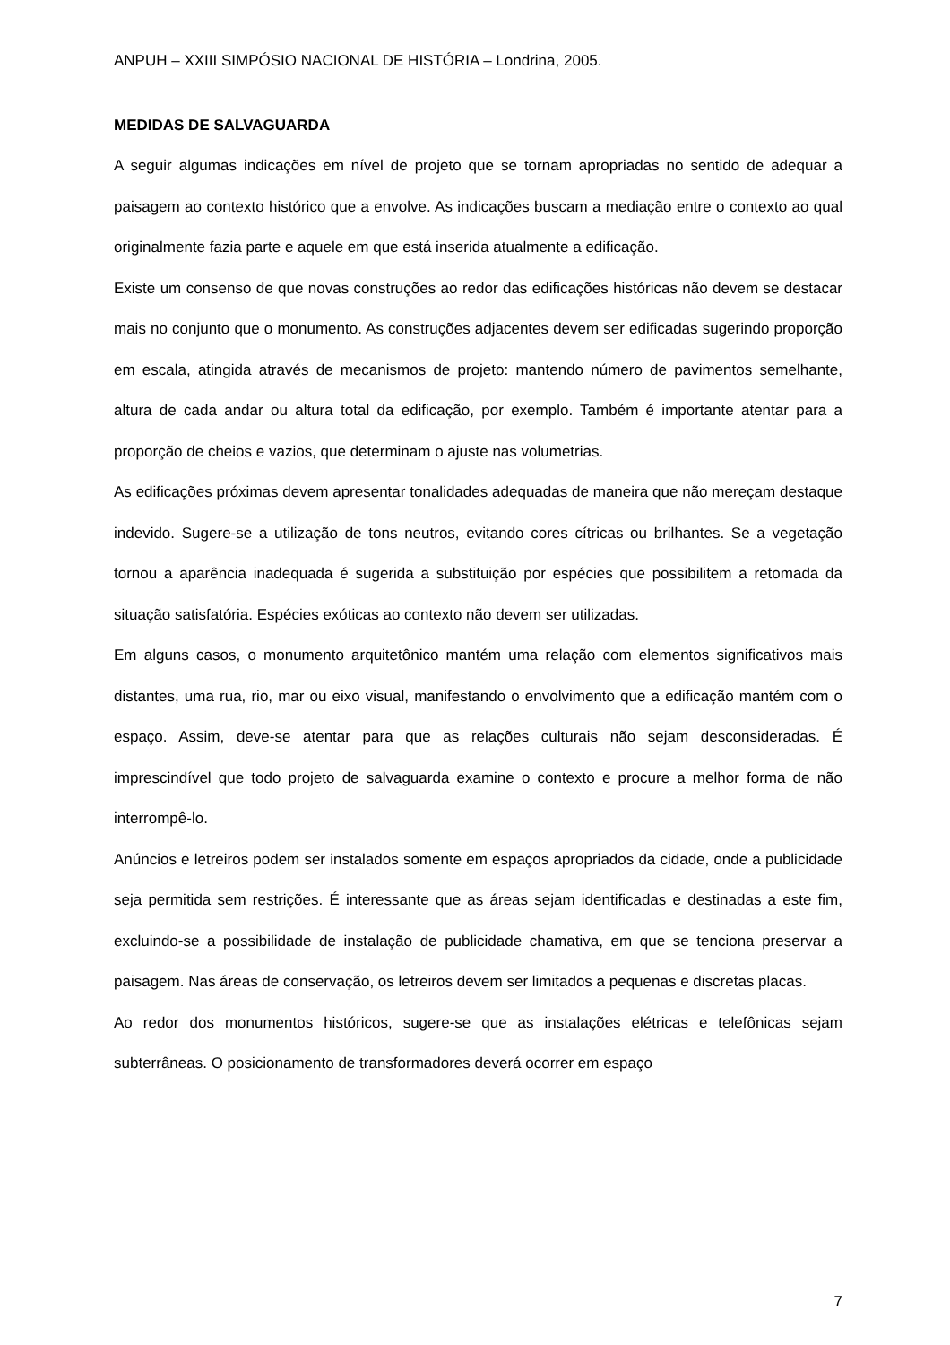ANPUH – XXIII SIMPÓSIO NACIONAL DE HISTÓRIA – Londrina, 2005.
MEDIDAS DE SALVAGUARDA
A seguir algumas indicações em nível de projeto que se tornam apropriadas no sentido de adequar a paisagem ao contexto histórico que a envolve. As indicações buscam a mediação entre o contexto ao qual originalmente fazia parte e aquele em que está inserida atualmente a edificação.
Existe um consenso de que novas construções ao redor das edificações históricas não devem se destacar mais no conjunto que o monumento. As construções adjacentes devem ser edificadas sugerindo proporção em escala, atingida através de mecanismos de projeto: mantendo número de pavimentos semelhante, altura de cada andar ou altura total da edificação, por exemplo. Também é importante atentar para a proporção de cheios e vazios, que determinam o ajuste nas volumetrias.
As edificações próximas devem apresentar tonalidades adequadas de maneira que não mereçam destaque indevido. Sugere-se a utilização de tons neutros, evitando cores cítricas ou brilhantes. Se a vegetação tornou a aparência inadequada é sugerida a substituição por espécies que possibilitem a retomada da situação satisfatória. Espécies exóticas ao contexto não devem ser utilizadas.
Em alguns casos, o monumento arquitetônico mantém uma relação com elementos significativos mais distantes, uma rua, rio, mar ou eixo visual, manifestando o envolvimento que a edificação mantém com o espaço. Assim, deve-se atentar para que as relações culturais não sejam desconsideradas. É imprescindível que todo projeto de salvaguarda examine o contexto e procure a melhor forma de não interrompê-lo.
Anúncios e letreiros podem ser instalados somente em espaços apropriados da cidade, onde a publicidade seja permitida sem restrições. É interessante que as áreas sejam identificadas e destinadas a este fim, excluindo-se a possibilidade de instalação de publicidade chamativa, em que se tenciona preservar a paisagem. Nas áreas de conservação, os letreiros devem ser limitados a pequenas e discretas placas.
Ao redor dos monumentos históricos, sugere-se que as instalações elétricas e telefônicas sejam subterrâneas. O posicionamento de transformadores deverá ocorrer em espaço
7